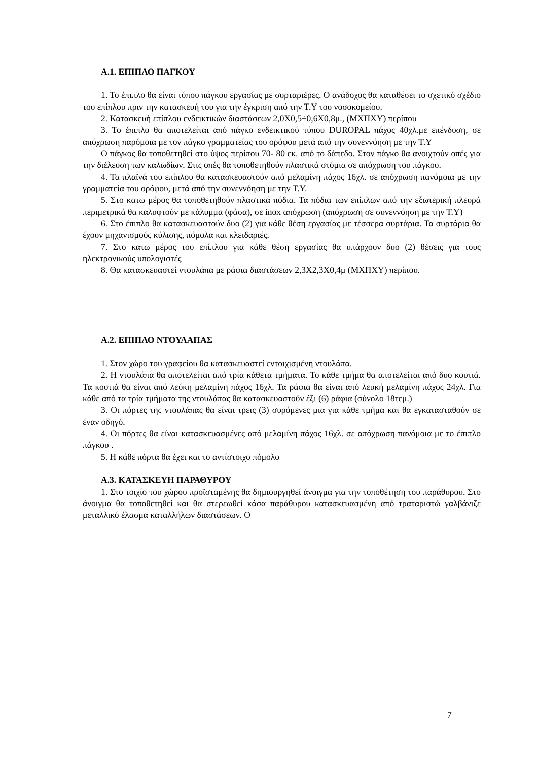Α.1. ΕΠΙΠΛΟ ΠΑΓΚΟΥ
1. Το έπιπλο θα είναι τύπου πάγκου εργασίας με συρταριέρες. Ο ανάδοχος θα καταθέσει το σχετικό σχέδιο του επίπλου πριν την κατασκευή του για την έγκριση από την Τ.Υ του νοσοκομείου.
2. Κατασκευή επίπλου ενδεικτικών διαστάσεων 2,0Χ0,5÷0,6Χ0,8μ., (ΜΧΠΧΥ) περίπου
3. Το έπιπλο θα αποτελείται από πάγκο ενδεικτικού τύπου DUROPAL πάχος 40χλ.με επένδυση, σε απόχρωση παρόμοια με τον πάγκο γραμματείας του ορόφου μετά από την συνεννόηση με την Τ.Υ
Ο πάγκος θα τοποθετηθεί στο ύψος περίπου 70- 80 εκ. από το δάπεδο. Στον πάγκο θα ανοιχτούν οπές για την διέλευση των καλωδίων. Στις οπές θα τοποθετηθούν πλαστικά στόμια σε απόχρωση του πάγκου.
4. Τα πλαϊνά του επίπλου θα κατασκευαστούν από μελαμίνη πάχος 16χλ. σε απόχρωση πανόμοια με την γραμματεία του ορόφου, μετά από την συνεννόηση με την Τ.Υ.
5. Στο κατω μέρος θα τοποθετηθούν πλαστικά πόδια. Τα πόδια των επίπλων από την εξωτερική πλευρά περιμετρικά θα καλυφτούν με κάλυμμα (φάσα), σε inox απόχρωση (απόχρωση σε συνεννόηση με την Τ.Υ)
6. Στο έπιπλο θα κατασκευαστούν δυο (2) για κάθε θέση εργασίας με τέσσερα συρτάρια. Τα συρτάρια θα έχουν μηχανισμούς κύλισης, πόμολα και κλειδαριές.
7. Στο κατω μέρος του επίπλου για κάθε θέση εργασίας θα υπάρχουν δυο (2) θέσεις για τους ηλεκτρονικούς υπολογιστές
8. Θα κατασκευαστεί ντουλάπα με ράφια διαστάσεων 2,3Χ2,3Χ0,4μ (ΜΧΠΧΥ) περίπου.
Α.2. ΕΠΙΠΛΟ ΝΤΟΥΛΑΠΑΣ
1. Στον χώρο του γραφείου θα κατασκευαστεί εντοιχισμένη ντουλάπα.
2. Η ντουλάπα θα αποτελείται από τρία κάθετα τμήματα. Το κάθε τμήμα θα αποτελείται από δυο κουτιά. Τα κουτιά θα είναι από λεύκη μελαμίνη πάχος 16χλ. Τα ράφια θα είναι από λευκή μελαμίνη πάχος 24χλ. Για κάθε από τα τρία τμήματα της ντουλάπας θα κατασκευαστούν έξι (6) ράφια (σύνολο 18τεμ.)
3. Οι πόρτες της ντουλάπας θα είναι τρεις (3) συρόμενες μια για κάθε τμήμα και θα εγκατασταθούν σε έναν οδηγό.
4. Οι πόρτες θα είναι κατασκευασμένες από μελαμίνη πάχος 16χλ. σε απόχρωση πανόμοια με το έπιπλο πάγκου .
5. Η κάθε πόρτα θα έχει και το αντίστοιχο πόμολο
Α.3. ΚΑΤΑΣΚΕΥΗ ΠΑΡΑΘΥΡΟΥ
1. Στο τοιχίο του χώρου προϊσταμένης θα δημιουργηθεί άνοιγμα για την τοποθέτηση του παράθυρου. Στο άνοιγμα θα τοποθετηθεί και θα στερεωθεί κάσα παράθυρου κατασκευασμένη από τραταριστώ γαλβάνιζε μεταλλικό έλασμα καταλλήλων διαστάσεων. Ο
7